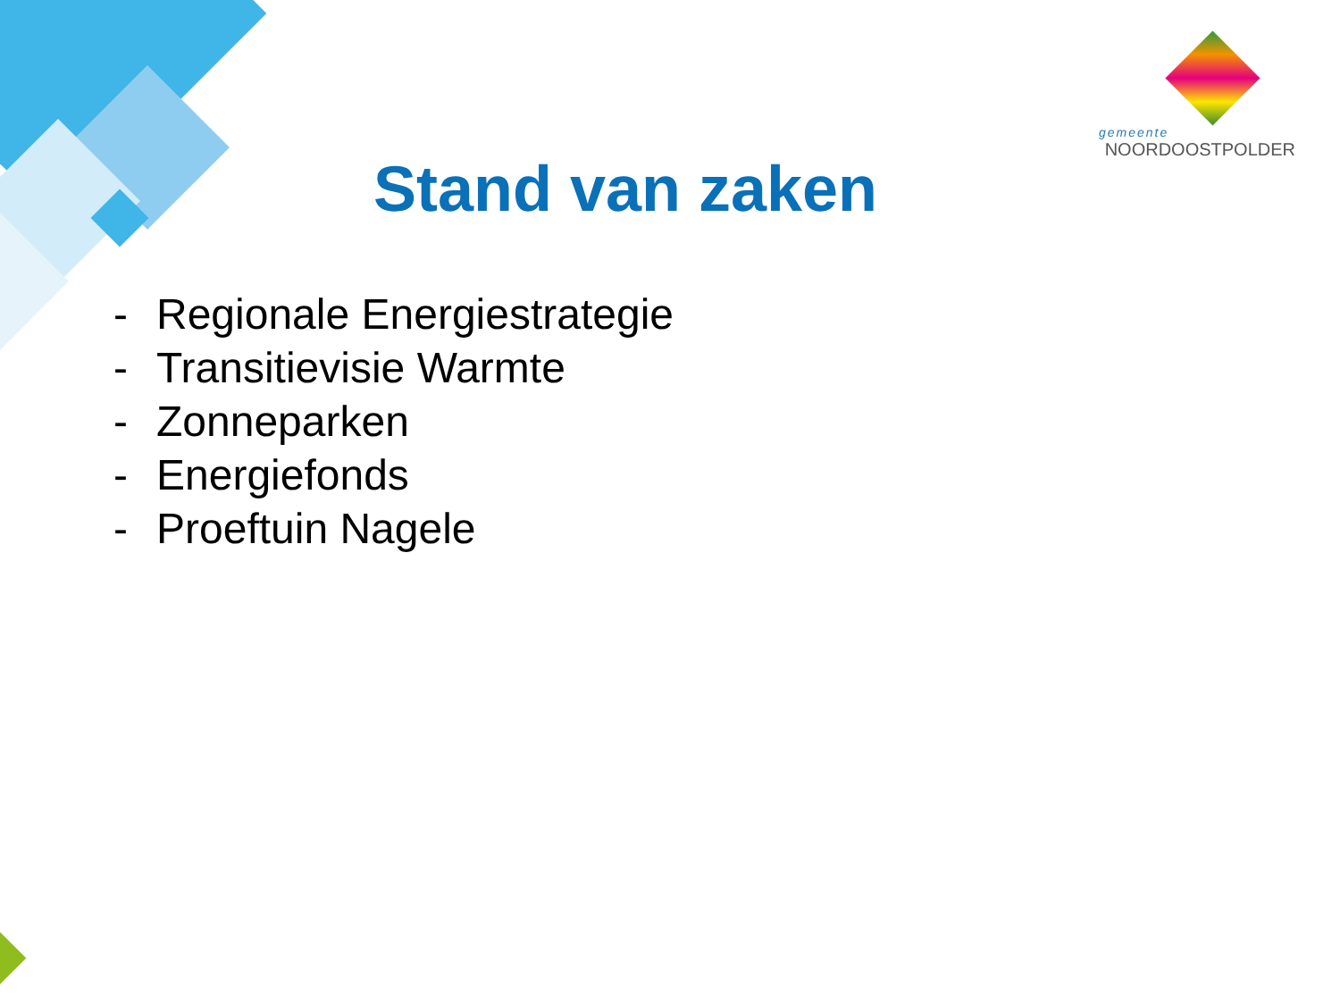gemeente
NOORDOOSTPOLDER
Stand van zaken
- Regionale Energiestrategie
- Transitievisie Warmte
- Zonneparken
- Energiefonds
- Proeftuin Nagele